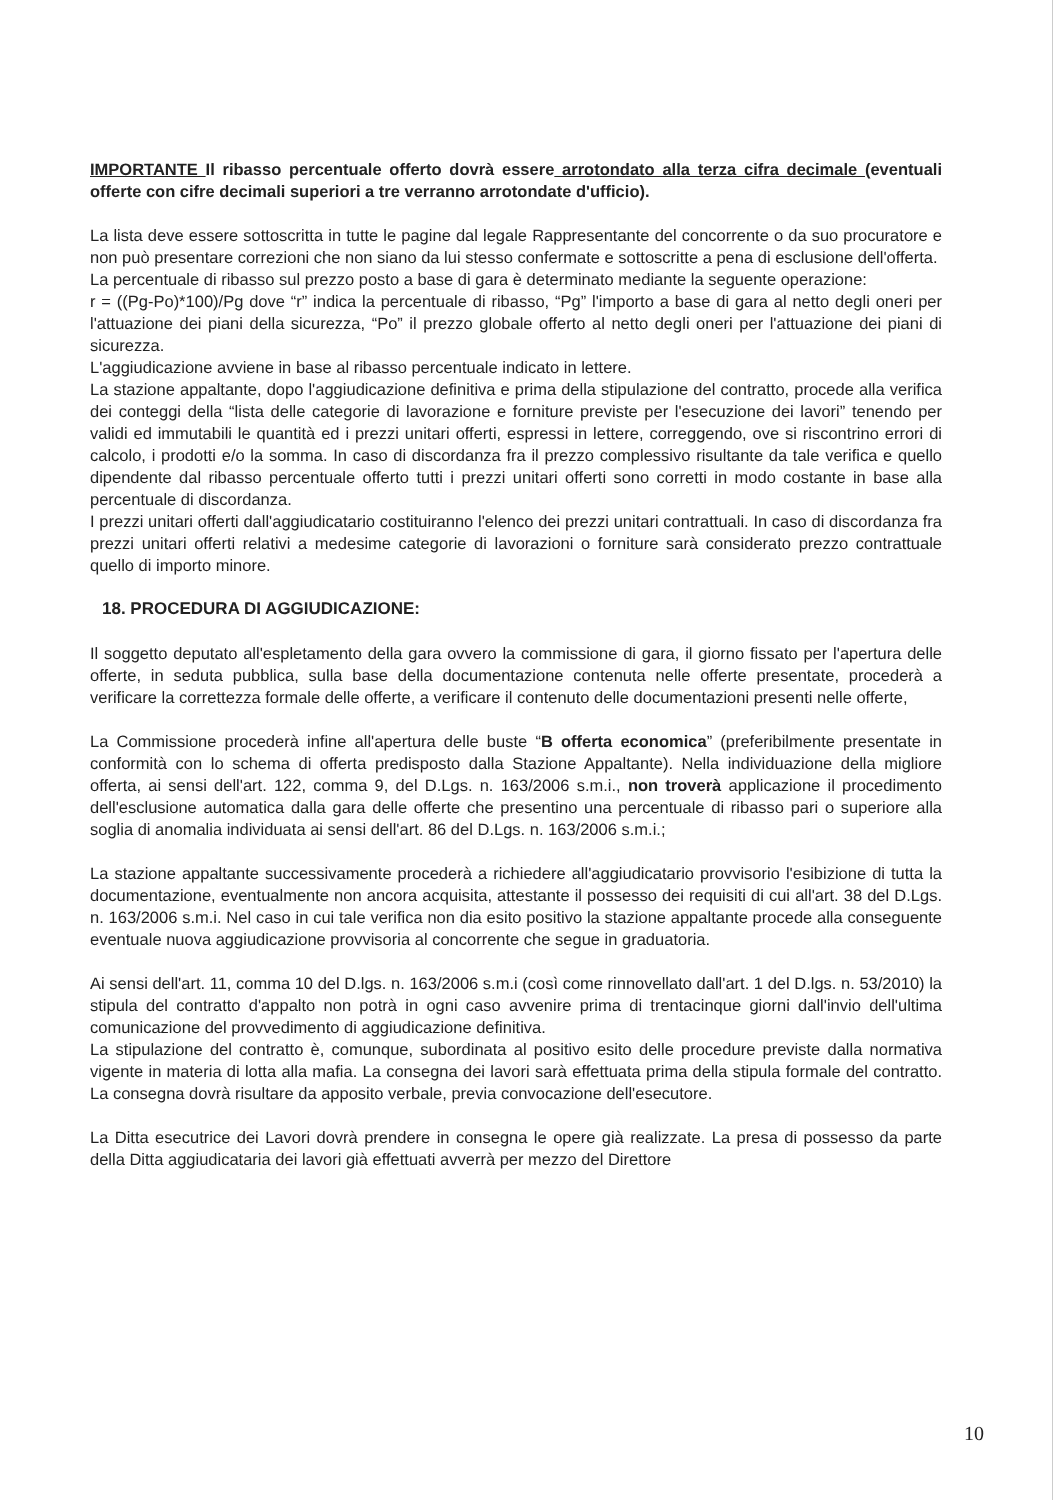IMPORTANTE Il ribasso percentuale offerto dovrà essere arrotondato alla terza cifra decimale (eventuali offerte con cifre decimali superiori a tre verranno arrotondate d'ufficio).
La lista deve essere sottoscritta in tutte le pagine dal legale Rappresentante del concorrente o da suo procuratore e non può presentare correzioni che non siano da lui stesso confermate e sottoscritte a pena di esclusione dell'offerta.
La percentuale di ribasso sul prezzo posto a base di gara è determinato mediante la seguente operazione:
r = ((Pg-Po)*100)/Pg dove “r” indica la percentuale di ribasso, “Pg” l'importo a base di gara al netto degli oneri per l'attuazione dei piani della sicurezza, “Po” il prezzo globale offerto al netto degli oneri per l'attuazione dei piani di sicurezza.
L'aggiudicazione avviene in base al ribasso percentuale indicato in lettere.
La stazione appaltante, dopo l'aggiudicazione definitiva e prima della stipulazione del contratto, procede alla verifica dei conteggi della “lista delle categorie di lavorazione e forniture previste per l'esecuzione dei lavori” tenendo per validi ed immutabili le quantità ed i prezzi unitari offerti, espressi in lettere, correggendo, ove si riscontrino errori di calcolo, i prodotti e/o la somma. In caso di discordanza fra il prezzo complessivo risultante da tale verifica e quello dipendente dal ribasso percentuale offerto tutti i prezzi unitari offerti sono corretti in modo costante in base alla percentuale di discordanza.
I prezzi unitari offerti dall'aggiudicatario costituiranno l'elenco dei prezzi unitari contrattuali. In caso di discordanza fra prezzi unitari offerti relativi a medesime categorie di lavorazioni o forniture sarà considerato prezzo contrattuale quello di importo minore.
18. PROCEDURA DI AGGIUDICAZIONE:
Il soggetto deputato all'espletamento della gara ovvero la commissione di gara, il giorno fissato per l'apertura delle offerte, in seduta pubblica, sulla base della documentazione contenuta nelle offerte presentate, procederà a verificare la correttezza formale delle offerte, a verificare il contenuto delle documentazioni presenti nelle offerte,
La Commissione procederà infine all'apertura delle buste “B offerta economica” (preferibilmente presentate in conformità con lo schema di offerta predisposto dalla Stazione Appaltante). Nella individuazione della migliore offerta, ai sensi dell'art. 122, comma 9, del D.Lgs. n. 163/2006 s.m.i., non troverà applicazione il procedimento dell'esclusione automatica dalla gara delle offerte che presentino una percentuale di ribasso pari o superiore alla soglia di anomalia individuata ai sensi dell'art. 86 del D.Lgs. n. 163/2006 s.m.i.;
La stazione appaltante successivamente procederà a richiedere all'aggiudicatario provvisorio l'esibizione di tutta la documentazione, eventualmente non ancora acquisita, attestante il possesso dei requisiti di cui all'art. 38 del D.Lgs. n. 163/2006 s.m.i. Nel caso in cui tale verifica non dia esito positivo la stazione appaltante procede alla conseguente eventuale nuova aggiudicazione provvisoria al concorrente che segue in graduatoria.
Ai sensi dell'art. 11, comma 10 del D.lgs. n. 163/2006 s.m.i (così come rinnovellato dall'art. 1 del D.lgs. n. 53/2010) la stipula del contratto d'appalto non potrà in ogni caso avvenire prima di trentacinque giorni dall'invio dell'ultima comunicazione del provvedimento di aggiudicazione definitiva.
La stipulazione del contratto è, comunque, subordinata al positivo esito delle procedure previste dalla normativa vigente in materia di lotta alla mafia. La consegna dei lavori sarà effettuata prima della stipula formale del contratto. La consegna dovrà risultare da apposito verbale, previa convocazione dell'esecutore.
La Ditta esecutrice dei Lavori dovrà prendere in consegna le opere già realizzate. La presa di possesso da parte della Ditta aggiudicataria dei lavori già effettuati avverrà per mezzo del Direttore
10